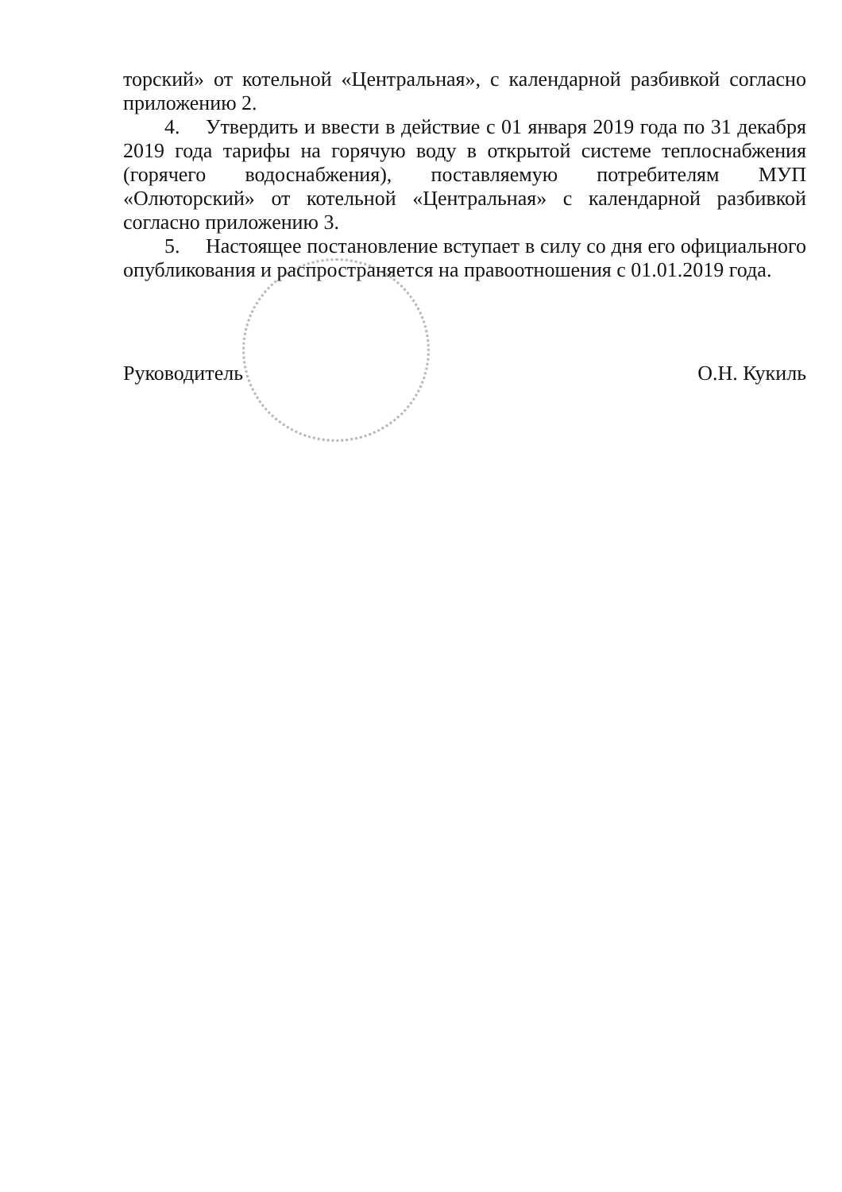торский» от котельной «Центральная», с календарной разбивкой согласно приложению 2.
4. Утвердить и ввести в действие с 01 января 2019 года по 31 декабря 2019 года тарифы на горячую воду в открытой системе теплоснабжения (горячего водоснабжения), поставляемую потребителям МУП «Олюторский» от котельной «Центральная» с календарной разбивкой согласно приложению 3.
5. Настоящее постановление вступает в силу со дня его официального опубликования и распространяется на правоотношения с 01.01.2019 года.
Руководитель О.Н. Кукиль